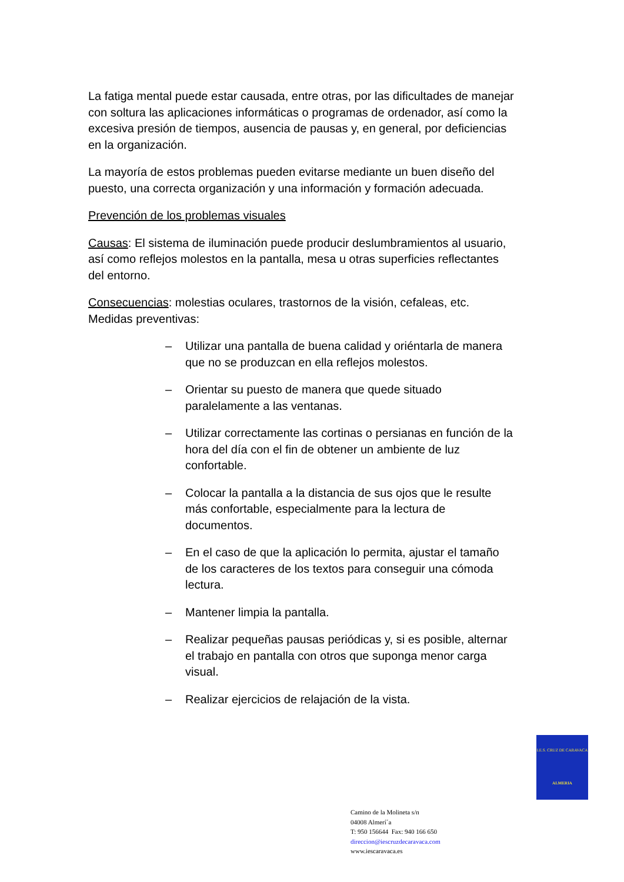La fatiga mental puede estar causada, entre otras, por las dificultades de manejar con soltura las aplicaciones informáticas o programas de ordenador, así como la excesiva presión de tiempos, ausencia de pausas y, en general, por deficiencias en la organización.
La mayoría de estos problemas pueden evitarse mediante un buen diseño del puesto, una correcta organización y una información y formación adecuada.
Prevención de los problemas visuales
Causas: El sistema de iluminación puede producir deslumbramientos al usuario, así como reflejos molestos en la pantalla, mesa u otras superficies reflectantes del entorno.
Consecuencias: molestias oculares, trastornos de la visión, cefaleas, etc. Medidas preventivas:
– Utilizar una pantalla de buena calidad y oriéntarla de manera que no se produzcan en ella reflejos molestos.
– Orientar su puesto de manera que quede situado paralelamente a las ventanas.
– Utilizar correctamente las cortinas o persianas en función de la hora del día con el fin de obtener un ambiente de luz confortable.
– Colocar la pantalla a la distancia de sus ojos que le resulte más confortable, especialmente para la lectura de documentos.
– En el caso de que la aplicación lo permita, ajustar el tamaño de los caracteres de los textos para conseguir una cómoda lectura.
– Mantener limpia la pantalla.
– Realizar pequeñas pausas periódicas y, si es posible, alternar el trabajo en pantalla con otros que suponga menor carga visual.
– Realizar ejercicios de relajación de la vista.
I.E.S. CRUZ DE CARAVACA
ALMERIA
Camino de la Molineta s/n
04008 Almerí´a
T: 950 156644 Fax: 940 166 650
direccion@iescruzdecaravaca.com
www.iescaravaca.es